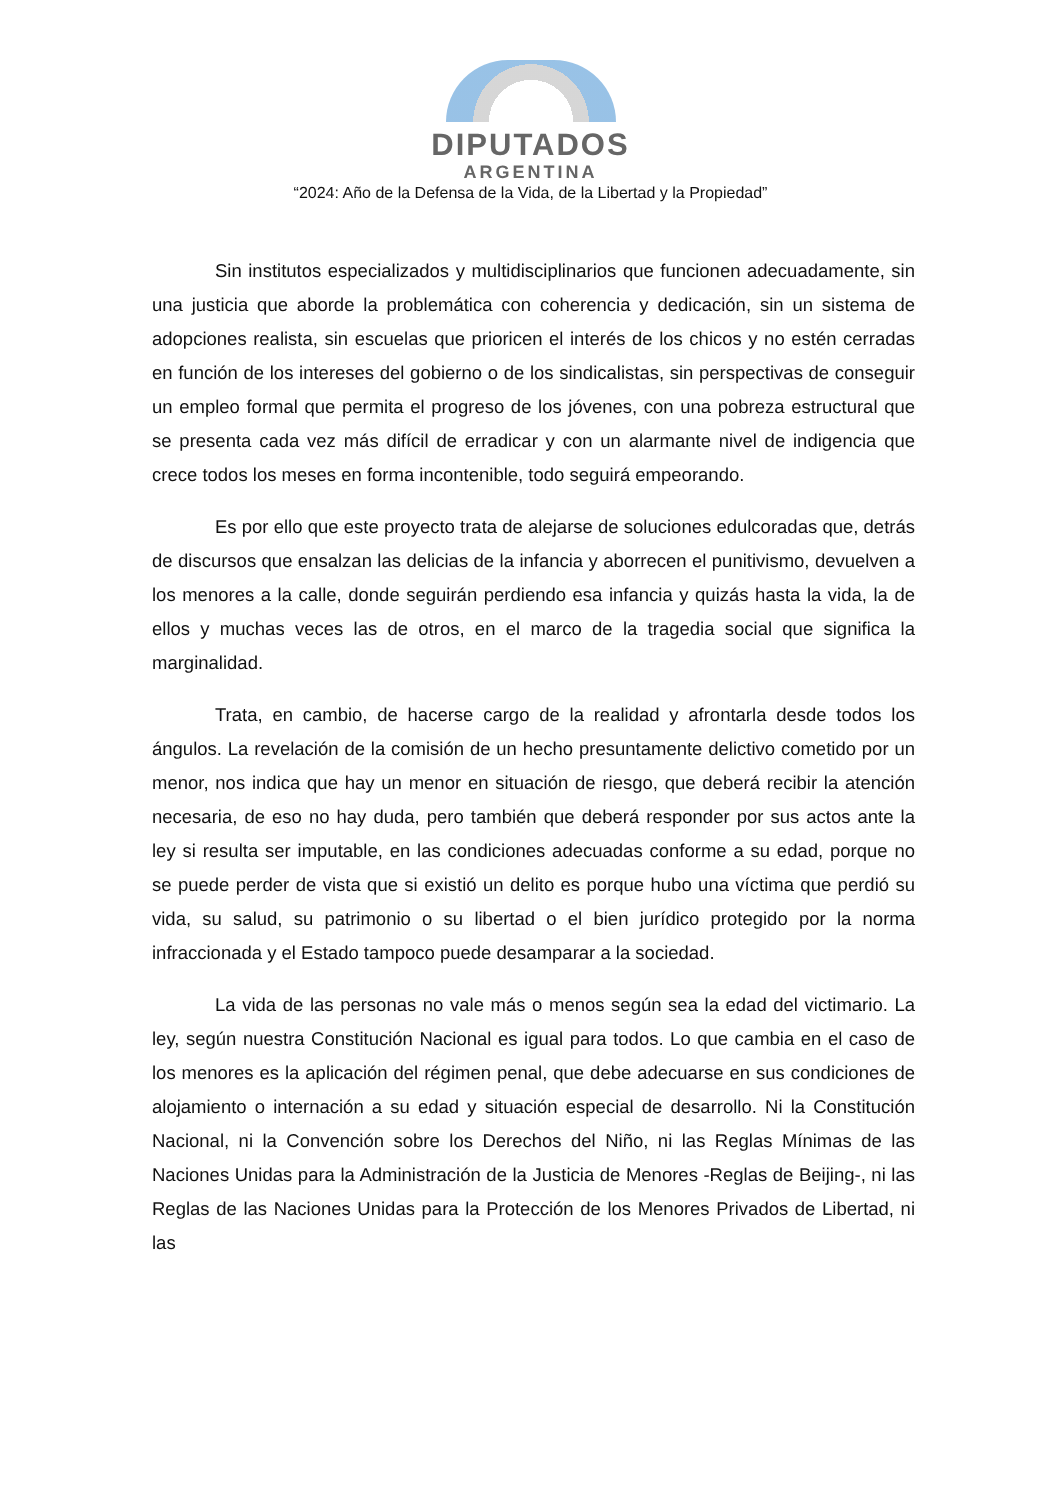DIPUTADOS
ARGENTINA
“2024: Año de la Defensa de la Vida, de la Libertad y la Propiedad”
Sin institutos especializados y multidisciplinarios que funcionen adecuadamente, sin una justicia que aborde la problemática con coherencia y dedicación, sin un sistema de adopciones realista, sin escuelas que prioricen el interés de los chicos y no estén cerradas en función de los intereses del gobierno o de los sindicalistas, sin perspectivas de conseguir un empleo formal que permita el progreso de los jóvenes, con una pobreza estructural que se presenta cada vez más difícil de erradicar y con un alarmante nivel de indigencia que crece todos los meses en forma incontenible, todo seguirá empeorando.
Es por ello que este proyecto trata de alejarse de soluciones edulcoradas que, detrás de discursos que ensalzan las delicias de la infancia y aborrecen el punitivismo, devuelven a los menores a la calle, donde seguirán perdiendo esa infancia y quizás hasta la vida, la de ellos y muchas veces las de otros, en el marco de la tragedia social que significa la marginalidad.
Trata, en cambio, de hacerse cargo de la realidad y afrontarla desde todos los ángulos. La revelación de la comisión de un hecho presuntamente delictivo cometido por un menor, nos indica que hay un menor en situación de riesgo, que deberá recibir la atención necesaria, de eso no hay duda, pero también que deberá responder por sus actos ante la ley si resulta ser imputable, en las condiciones adecuadas conforme a su edad, porque no se puede perder de vista que si existió un delito es porque hubo una víctima que perdió su vida, su salud, su patrimonio o su libertad o el bien jurídico protegido por la norma infraccionada y el Estado tampoco puede desamparar a la sociedad.
La vida de las personas no vale más o menos según sea la edad del victimario. La ley, según nuestra Constitución Nacional es igual para todos. Lo que cambia en el caso de los menores es la aplicación del régimen penal, que debe adecuarse en sus condiciones de alojamiento o internación a su edad y situación especial de desarrollo. Ni la Constitución Nacional, ni la Convención sobre los Derechos del Niño, ni las Reglas Mínimas de las Naciones Unidas para la Administración de la Justicia de Menores -Reglas de Beijing-, ni las Reglas de las Naciones Unidas para la Protección de los Menores Privados de Libertad, ni las